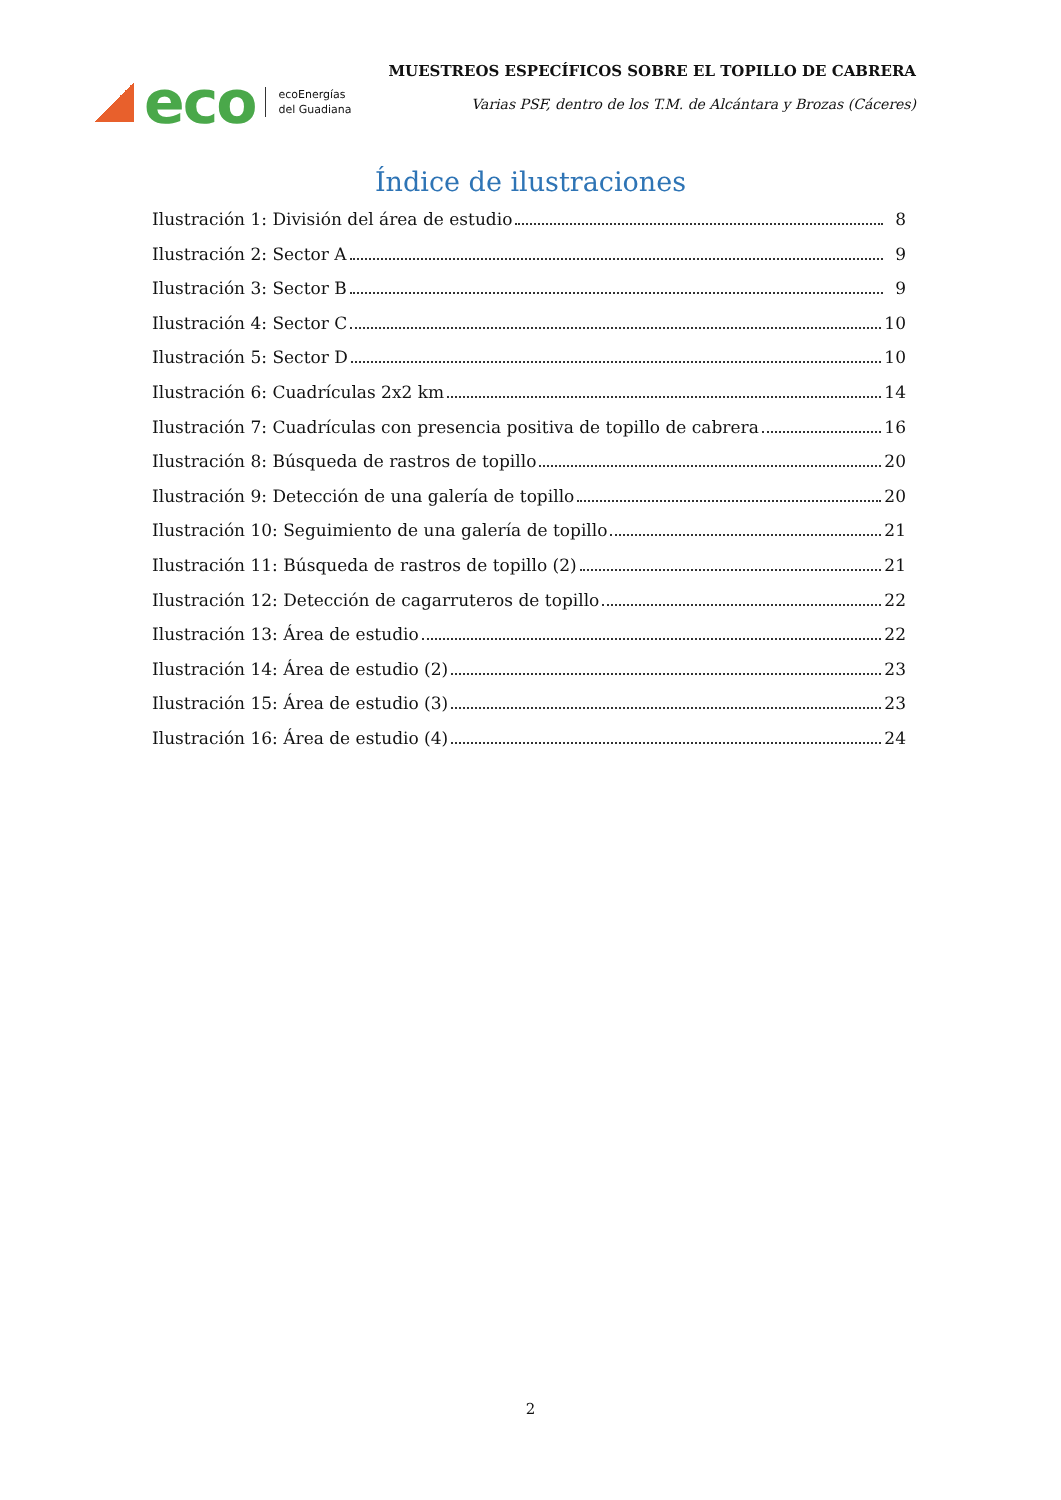eco ecoEnergías
del Guadiana
MUESTREOS ESPECÍFICOS SOBRE EL TOPILLO DE CABRERA
Varias PSF, dentro de los T.M. de Alcántara y Brozas (Cáceres)
Índice de ilustraciones
Ilustración 1: División del área de estudio 8
Ilustración 2: Sector A 9
Ilustración 3: Sector B 9
Ilustración 4: Sector C 10
Ilustración 5: Sector D 10
Ilustración 6: Cuadrículas 2x2 km 14
Ilustración 7: Cuadrículas con presencia positiva de topillo de cabrera 16
Ilustración 8: Búsqueda de rastros de topillo 20
Ilustración 9: Detección de una galería de topillo 20
Ilustración 10: Seguimiento de una galería de topillo 21
Ilustración 11: Búsqueda de rastros de topillo (2) 21
Ilustración 12: Detección de cagarruteros de topillo 22
Ilustración 13: Área de estudio 22
Ilustración 14: Área de estudio (2) 23
Ilustración 15: Área de estudio (3) 23
Ilustración 16: Área de estudio (4) 24
2